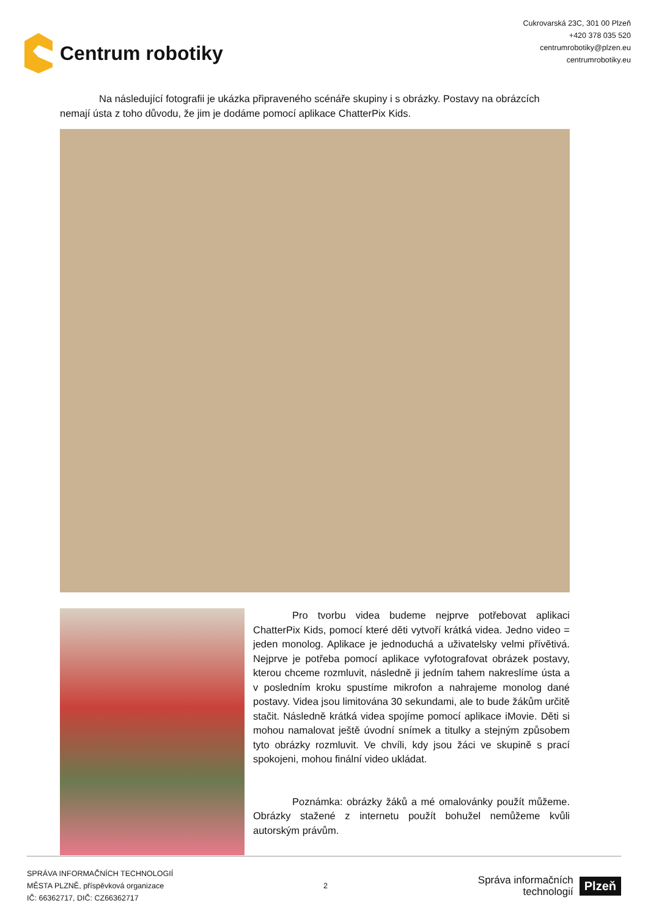Centrum robotiky
Cukrovarská 23C, 301 00 Plzeň
+420 378 035 520
centrumrobotiky@plzen.eu
centrumrobotiky.eu
Na následující fotografii je ukázka připraveného scénáře skupiny i s obrázky. Postavy na obrázcích nemají ústa z toho důvodu, že jim je dodáme pomocí aplikace ChatterPix Kids.
Pro tvorbu videa budeme nejprve potřebovat aplikaci ChatterPix Kids, pomocí které děti vytvoří krátká videa. Jedno video = jeden monolog. Aplikace je jednoduchá a uživatelsky velmi přívětivá. Nejprve je potřeba pomocí aplikace vyfotografovat obrázek postavy, kterou chceme rozmluvit, následně ji jedním tahem nakreslíme ústa a v posledním kroku spustíme mikrofon a nahrajeme monolog dané postavy. Videa jsou limitována 30 sekundami, ale to bude žákům určitě stačit. Následně krátká videa spojíme pomocí aplikace iMovie. Děti si mohou namalovat ještě úvodní snímek a titulky a stejným způsobem tyto obrázky rozmluvit. Ve chvíli, kdy jsou žáci ve skupině s prací spokojeni, mohou finální video ukládat.
Poznámka: obrázky žáků a mé omalovánky použít můžeme. Obrázky stažené z internetu použít bohužel nemůžeme kvůli autorským právům.
SPRÁVA INFORMAČNÍCH TECHNOLOGIÍ
MĚSTA PLZNĚ, příspěvková organizace
IČ: 66362717, DIČ: CZ66362717
2
Správa informačních
technologií
Plzeň